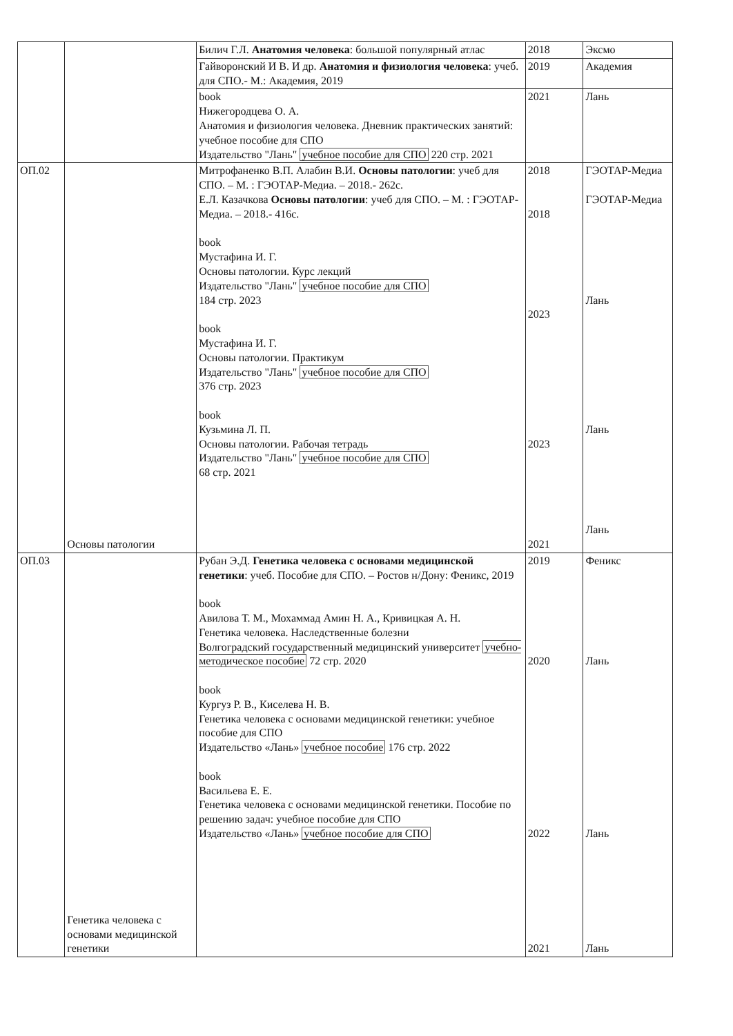| | | Билич Г.Л. Анатомия человека : большой популярный атлас | 2018 | Эксмо |
| | | Гайворонский И В. И др. Анатомия и физиология человека : учеб. для СПО.- М.: Академия, 2019 | 2019 | Академия |
| | | book Нижегородцева О. А. Анатомия и физиология человека. Дневник практических занятий: учебное пособие для СПО Издательство "Лань" учебное пособие для СПО 220 стр. 2021 | 2021 | Лань |
| ОП.02 | Основы патологии | Митрофаненко В.П. Алабин В.И. Основы патологии : учеб для СПО. – М. : ГЭОТАР-Медиа. – 2018.- 262с. Е.Л. Казачкова Основы патологии : учеб для СПО. – М. : ГЭОТАР-Медиа. – 2018.- 416с. book Мустафина И. Г. Основы патологии. Курс лекций Издательство "Лань" учебное пособие для СПО 184 стр. 2023 book Мустафина И. Г. Основы патологии. Практикум Издательство "Лань" учебное пособие для СПО 376 стр. 2023 book Кузьмина Л. П. Основы патологии. Рабочая тетрадь Издательство "Лань" учебное пособие для СПО 68 стр. 2021 | 2018 2018 2023 2023 2021 | ГЭОТАР-Медиа ГЭОТАР-Медиа Лань Лань Лань |
| ОП.03 | Генетика человека с основами медицинской генетики | Рубан Э.Д. Генетика человека с основами медицинской генетики : учеб. Пособие для СПО. – Ростов н/Дону: Феникс, 2019 book Авилова Т. М., Мохаммад Амин Н. А., Кривицкая А. Н. Генетика человека. Наследственные болезни Волгоградский государственный медицинский университет учебно-методическое пособие 72 стр. 2020 book Кургуз Р. В., Киселева Н. В. Генетика человека с основами медицинской генетики: учебное пособие для СПО Издательство «Лань» учебное пособие 176 стр. 2022 book Васильева Е. Е. Генетика человека с основами медицинской генетики. Пособие по решению задач: учебное пособие для СПО Издательство «Лань» учебное пособие для СПО | 2019 2020 2022 2021 | Феникс Лань Лань Лань |